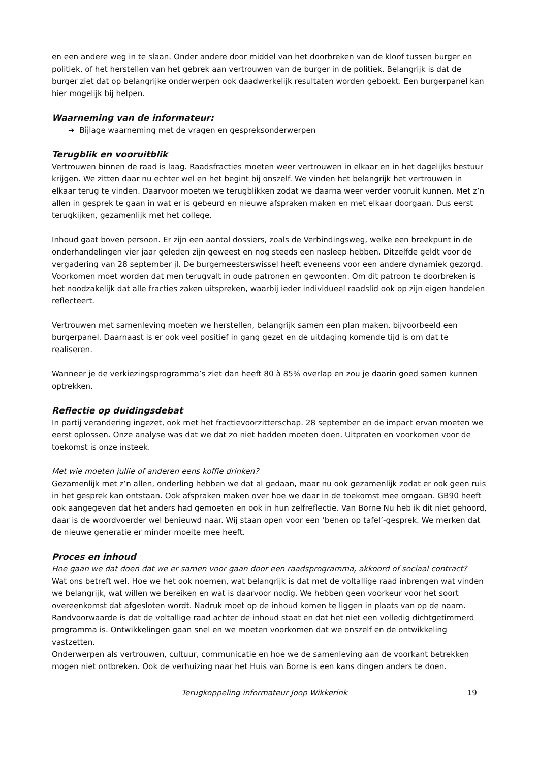en een andere weg in te slaan. Onder andere door middel van het doorbreken van de kloof tussen burger en politiek, of het herstellen van het gebrek aan vertrouwen van de burger in de politiek. Belangrijk is dat de burger ziet dat op belangrijke onderwerpen ook daadwerkelijk resultaten worden geboekt. Een burgerpanel kan hier mogelijk bij helpen.
Waarneming van de informateur:
➔ Bijlage waarneming met de vragen en gespreksonderwerpen
Terugblik en vooruitblik
Vertrouwen binnen de raad is laag. Raadsfracties moeten weer vertrouwen in elkaar en in het dagelijks bestuur krijgen. We zitten daar nu echter wel en het begint bij onszelf. We vinden het belangrijk het vertrouwen in elkaar terug te vinden. Daarvoor moeten we terugblikken zodat we daarna weer verder vooruit kunnen. Met z’n allen in gesprek te gaan in wat er is gebeurd en nieuwe afspraken maken en met elkaar doorgaan. Dus eerst terugkijken, gezamenlijk met het college.
Inhoud gaat boven persoon. Er zijn een aantal dossiers, zoals de Verbindingsweg, welke een breekpunt in de onderhandelingen vier jaar geleden zijn geweest en nog steeds een nasleep hebben. Ditzelfde geldt voor de vergadering van 28 september jl. De burgemeesterswissel heeft eveneens voor een andere dynamiek gezorgd. Voorkomen moet worden dat men terugvalt in oude patronen en gewoonten. Om dit patroon te doorbreken is het noodzakelijk dat alle fracties zaken uitspreken, waarbij ieder individueel raadslid ook op zijn eigen handelen reflecteert.
Vertrouwen met samenleving moeten we herstellen, belangrijk samen een plan maken, bijvoorbeeld een burgerpanel. Daarnaast is er ook veel positief in gang gezet en de uitdaging komende tijd is om dat te realiseren.
Wanneer je de verkiezingsprogramma’s ziet dan heeft 80 à 85% overlap en zou je daarin goed samen kunnen optrekken.
Reflectie op duidingsdebat
In partij verandering ingezet, ook met het fractievoorzitterschap. 28 september en de impact ervan moeten we eerst oplossen. Onze analyse was dat we dat zo niet hadden moeten doen. Uitpraten en voorkomen voor de toekomst is onze insteek.
Met wie moeten jullie of anderen eens koffie drinken?
Gezamenlijk met z’n allen, onderling hebben we dat al gedaan, maar nu ook gezamenlijk zodat er ook geen ruis in het gesprek kan ontstaan. Ook afspraken maken over hoe we daar in de toekomst mee omgaan. GB90 heeft ook aangegeven dat het anders had gemoeten en ook in hun zelfreflectie. Van Borne Nu heb ik dit niet gehoord, daar is de woordvoerder wel benieuwd naar. Wij staan open voor een ‘benen op tafel’-gesprek. We merken dat de nieuwe generatie er minder moeite mee heeft.
Proces en inhoud
Hoe gaan we dat doen dat we er samen voor gaan door een raadsprogramma, akkoord of sociaal contract?
Wat ons betreft wel. Hoe we het ook noemen, wat belangrijk is dat met de voltallige raad inbrengen wat vinden we belangrijk, wat willen we bereiken en wat is daarvoor nodig. We hebben geen voorkeur voor het soort overeenkomst dat afgesloten wordt. Nadruk moet op de inhoud komen te liggen in plaats van op de naam. Randvoorwaarde is dat de voltallige raad achter de inhoud staat en dat het niet een volledig dichtgetimmerd programma is. Ontwikkelingen gaan snel en we moeten voorkomen dat we onszelf en de ontwikkeling vastzetten.
Onderwerpen als vertrouwen, cultuur, communicatie en hoe we de samenleving aan de voorkant betrekken mogen niet ontbreken. Ook de verhuizing naar het Huis van Borne is een kans dingen anders te doen.
Terugkoppeling informateur Joop Wikkerink 19